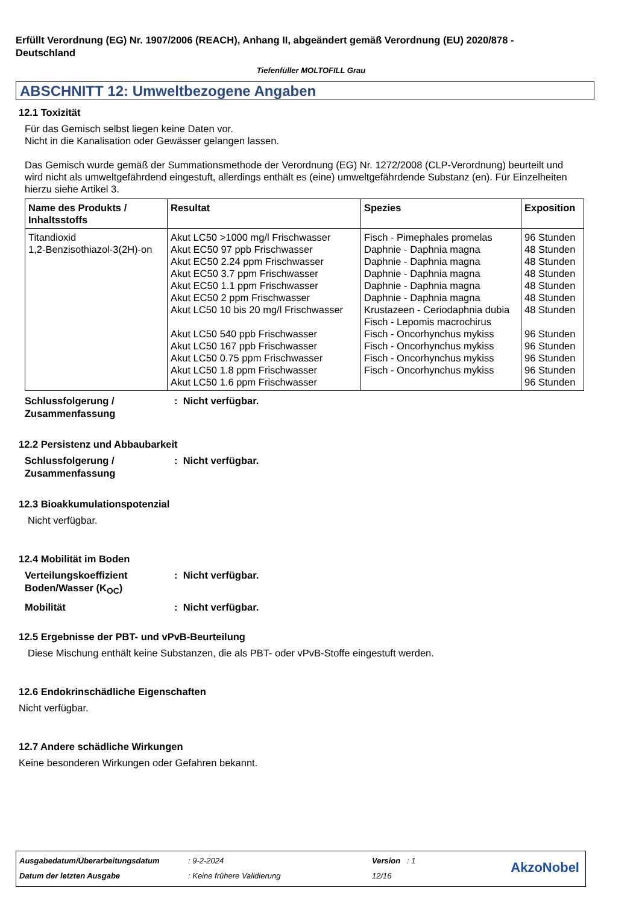Erfüllt Verordnung (EG) Nr. 1907/2006 (REACH), Anhang II, abgeändert gemäß Verordnung (EU) 2020/878 - Deutschland
Tiefenfüller MOLTOFILL Grau
ABSCHNITT 12: Umweltbezogene Angaben
12.1 Toxizität
Für das Gemisch selbst liegen keine Daten vor.
Nicht in die Kanalisation oder Gewässer gelangen lassen.
Das Gemisch wurde gemäß der Summationsmethode der Verordnung (EG) Nr. 1272/2008 (CLP-Verordnung) beurteilt und wird nicht als umweltgefährdend eingestuft, allerdings enthält es (eine) umweltgefährdende Substanz (en). Für Einzelheiten hierzu siehe Artikel 3.
| Name des Produkts / Inhaltsstoffs | Resultat | Spezies | Exposition |
| --- | --- | --- | --- |
| Titandioxid 1,2-Benzisothiazol-3(2H)-on | Akut LC50 >1000 mg/l Frischwasser Akut EC50 97 ppb Frischwasser Akut EC50 2.24 ppm Frischwasser Akut EC50 3.7 ppm Frischwasser Akut EC50 1.1 ppm Frischwasser Akut EC50 2 ppm Frischwasser Akut LC50 10 bis 20 mg/l Frischwasser Akut LC50 540 ppb Frischwasser Akut LC50 167 ppb Frischwasser Akut LC50 0.75 ppm Frischwasser Akut LC50 1.8 ppm Frischwasser Akut LC50 1.6 ppm Frischwasser | Fisch - Pimephales promelas Daphnie - Daphnia magna Daphnie - Daphnia magna Daphnie - Daphnia magna Daphnie - Daphnia magna Daphnie - Daphnia magna Krustazeen - Ceriodaphnia dubia Fisch - Lepomis macrochirus Fisch - Oncorhynchus mykiss Fisch - Oncorhynchus mykiss Fisch - Oncorhynchus mykiss Fisch - Oncorhynchus mykiss | 96 Stunden 48 Stunden 48 Stunden 48 Stunden 48 Stunden 48 Stunden 48 Stunden 96 Stunden 96 Stunden 96 Stunden 96 Stunden 96 Stunden |
Schlussfolgerung / Zusammenfassung: Nicht verfügbar.
12.2 Persistenz und Abbaubarkeit
Schlussfolgerung / Zusammenfassung: Nicht verfügbar.
12.3 Bioakkumulationspotenzial
Nicht verfügbar.
12.4 Mobilität im Boden
Verteilungskoeffizient Boden/Wasser (K<sub>OC</sub>): Nicht verfügbar.
Mobilität: Nicht verfügbar.
12.5 Ergebnisse der PBT- und vPvB-Beurteilung
Diese Mischung enthält keine Substanzen, die als PBT- oder vPvB-Stoffe eingestuft werden.
12.6 Endokrinschädliche Eigenschaften
Nicht verfügbar.
12.7 Andere schädliche Wirkungen
Keine besonderen Wirkungen oder Gefahren bekannt.
Ausgabedatum/Überarbeitungsdatum
: 9-2-2024 Version : 1
Datum der letzten Ausgabe : Keine frühere Validierung 12/16
AkzoNobel